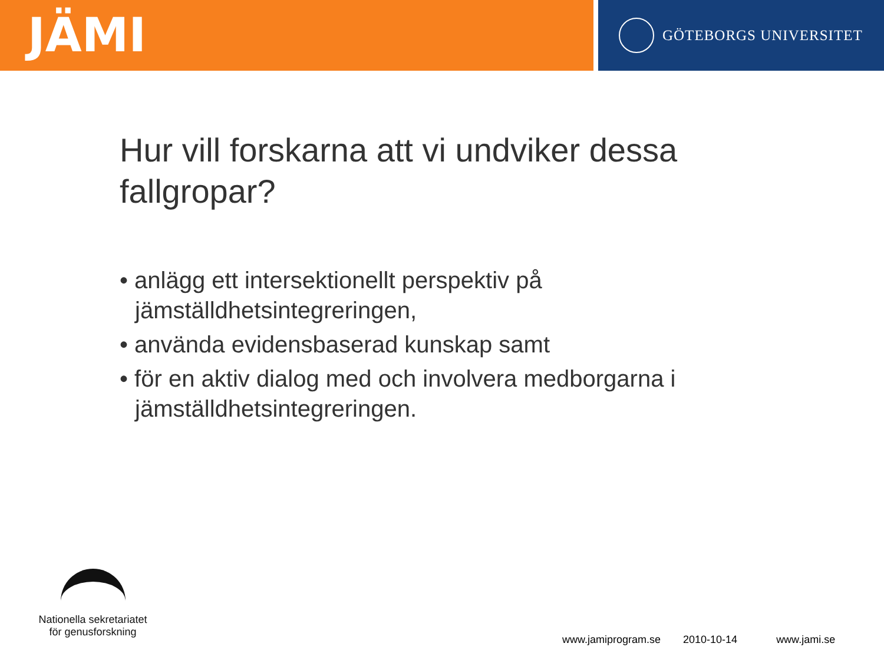JÄMI
GÖTEBORGS UNIVERSITET
Hur vill forskarna att vi undviker dessa fallgropar?
• anlägg ett intersektionellt perspektiv på jämställdhetsintegreringen,
• använda evidensbaserad kunskap samt
• för en aktiv dialog med och involvera medborgarna i jämställdhetsintegreringen.
Nationella sekretariatet
för genusforskning
www.jamiprogram.se 2010-10-14 www.jami.se